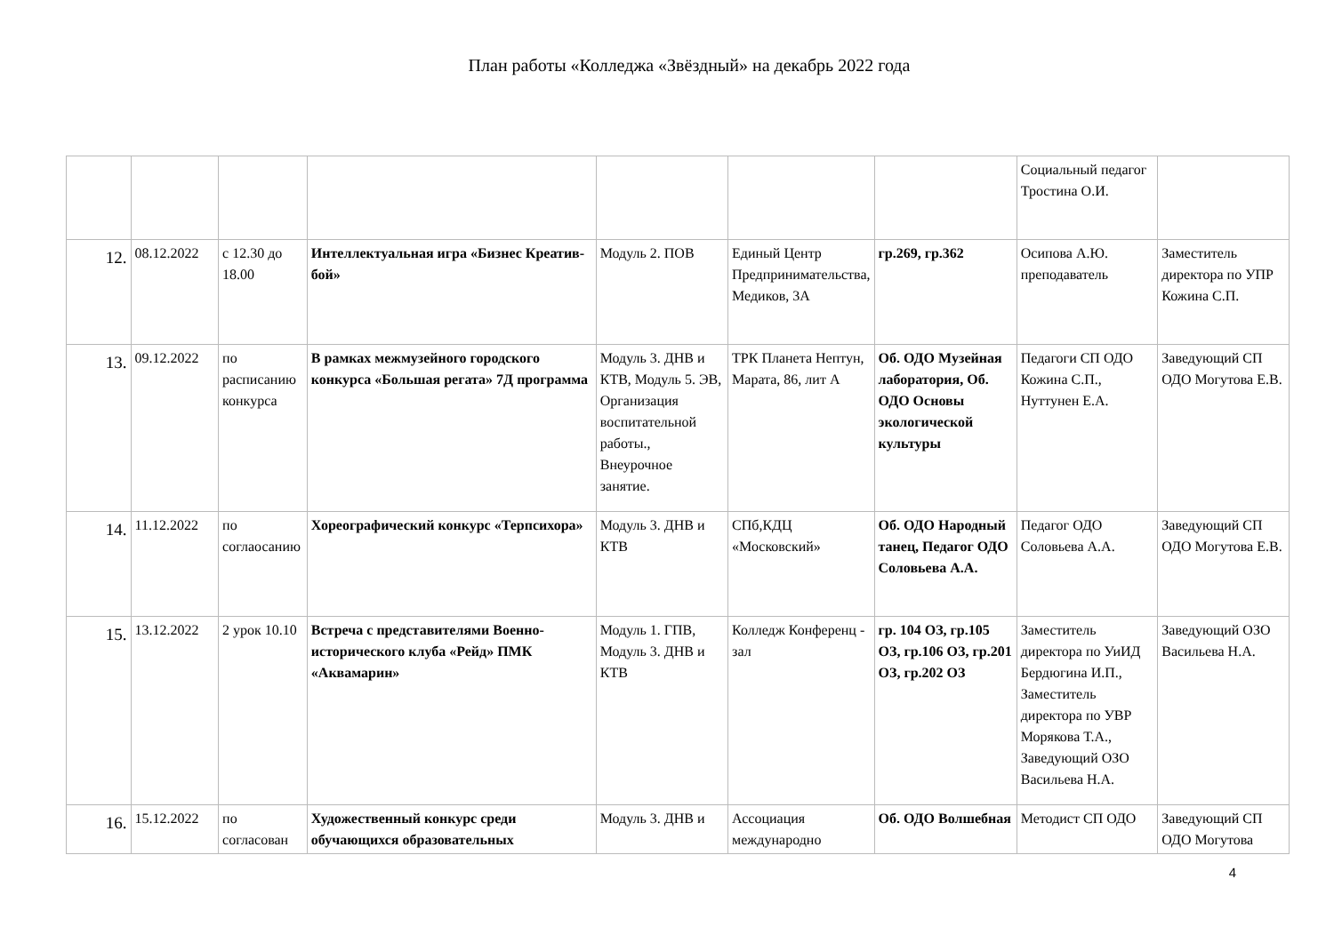План работы «Колледжа «Звёздный» на декабрь 2022 года
| | | | | | | | Социальный педагог Тростина О.И. | |
| 12. | 08.12.2022 | с 12.30 до 18.00 | Интеллектуальная игра «Бизнес Креатив-бой» | Модуль 2. ПОВ | Единый Центр Предпринимательства, Медиков, 3А | гр.269, гр.362 | Осипова А.Ю. преподаватель | Заместитель директора по УПР Кожина С.П. |
| 13. | 09.12.2022 | по расписанию конкурса | В рамках межмузейного городского конкурса «Большая регата» 7Д программа | Модуль 3. ДНВ и КТВ, Модуль 5. ЭВ, Организация воспитательной работы., Внеурочное занятие. | ТРК Планета Нептун, Марата, 86, лит А | Об. ОДО Музейная лаборатория, Об. ОДО Основы экологической культуры | Педагоги СП ОДО Кожина С.П., Нуттунен Е.А. | Заведующий СП ОДО Могутова Е.В. |
| 14. | 11.12.2022 | по соглаосанию | Хореографический конкурс «Терпсихора» | Модуль 3. ДНВ и КТВ | СПб,КДЦ «Московский» | Об. ОДО Народный танец, Педагог ОДО Соловьева А.А. | Педагог ОДО Соловьева А.А. | Заведующий СП ОДО Могутова Е.В. |
| 15. | 13.12.2022 | 2 урок 10.10 | Встреча с представителями Военно-исторического клуба «Рейд» ПМК «Аквамарин» | Модуль 1. ГПВ, Модуль 3. ДНВ и КТВ | Колледж Конференц - зал | гр. 104 ОЗ, гр.105 ОЗ, гр.106 ОЗ, гр.201 ОЗ, гр.202 ОЗ | Заместитель директора по УиИД Бердюгина И.П., Заместитель директора по УВР Морякова Т.А., Заведующий ОЗО Васильева Н.А. | Заведующий ОЗО Васильева Н.А. |
| 16. | 15.12.2022 | по согласован | Художественный конкурс среди обучающихся образовательных | Модуль 3. ДНВ и | Ассоциация международно | Об. ОДО Волшебная | Методист СП ОДО | Заведующий СП ОДО Могутова |
4